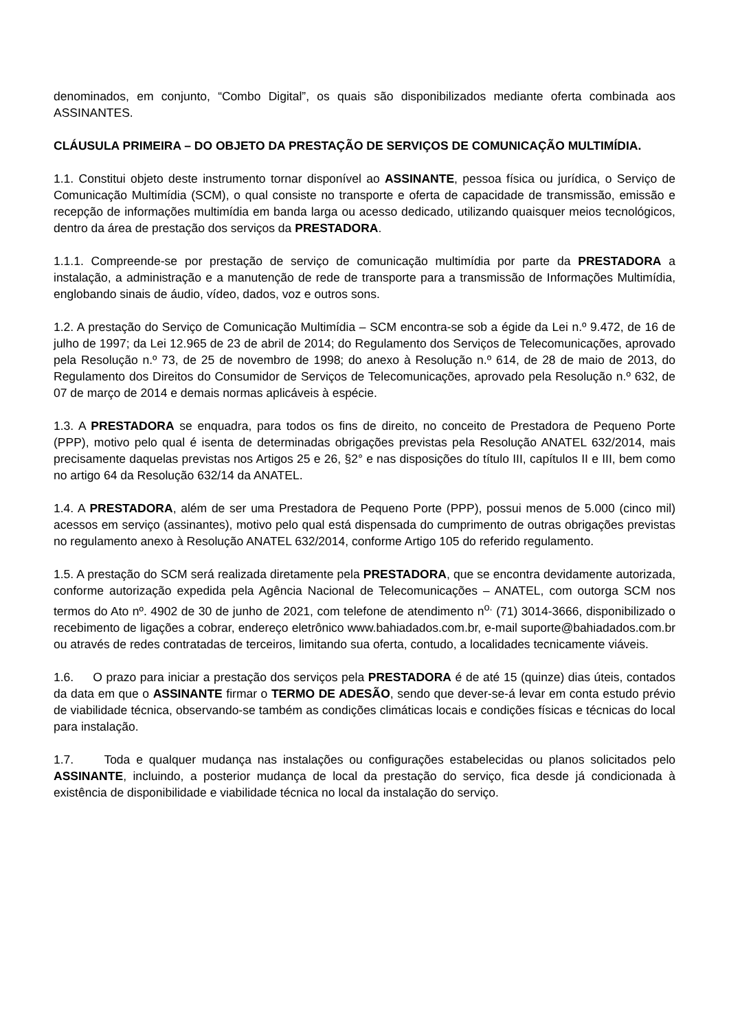denominados, em conjunto, “Combo Digital”, os quais são disponibilizados mediante oferta combinada aos ASSINANTES.
CLÁUSULA PRIMEIRA – DO OBJETO DA PRESTAÇÃO DE SERVIÇOS DE COMUNICAÇÃO MULTIMÍDIA.
1.1. Constitui objeto deste instrumento tornar disponível ao ASSINANTE, pessoa física ou jurídica, o Serviço de Comunicação Multimídia (SCM), o qual consiste no transporte e oferta de capacidade de transmissão, emissão e recepção de informações multimídia em banda larga ou acesso dedicado, utilizando quaisquer meios tecnológicos, dentro da área de prestação dos serviços da PRESTADORA.
1.1.1. Compreende-se por prestação de serviço de comunicação multimídia por parte da PRESTADORA a instalação, a administração e a manutenção de rede de transporte para a transmissão de Informações Multimídia, englobando sinais de áudio, vídeo, dados, voz e outros sons.
1.2. A prestação do Serviço de Comunicação Multimídia – SCM encontra-se sob a égide da Lei n.º 9.472, de 16 de julho de 1997; da Lei 12.965 de 23 de abril de 2014; do Regulamento dos Serviços de Telecomunicações, aprovado pela Resolução n.º 73, de 25 de novembro de 1998; do anexo à Resolução n.º 614, de 28 de maio de 2013, do Regulamento dos Direitos do Consumidor de Serviços de Telecomunicações, aprovado pela Resolução n.º 632, de 07 de março de 2014 e demais normas aplicáveis à espécie.
1.3. A PRESTADORA se enquadra, para todos os fins de direito, no conceito de Prestadora de Pequeno Porte (PPP), motivo pelo qual é isenta de determinadas obrigações previstas pela Resolução ANATEL 632/2014, mais precisamente daquelas previstas nos Artigos 25 e 26, §2° e nas disposições do título III, capítulos II e III, bem como no artigo 64 da Resolução 632/14 da ANATEL.
1.4. A PRESTADORA, além de ser uma Prestadora de Pequeno Porte (PPP), possui menos de 5.000 (cinco mil) acessos em serviço (assinantes), motivo pelo qual está dispensada do cumprimento de outras obrigações previstas no regulamento anexo à Resolução ANATEL 632/2014, conforme Artigo 105 do referido regulamento.
1.5. A prestação do SCM será realizada diretamente pela PRESTADORA, que se encontra devidamente autorizada, conforme autorização expedida pela Agência Nacional de Telecomunicações – ANATEL, com outorga SCM nos termos do Ato nº. 4902 de 30 de junho de 2021, com telefone de atendimento n<sup>o.</sup> (71) 3014-3666, disponibilizado o recebimento de ligações a cobrar, endereço eletrônico www.bahiadados.com.br, e-mail suporte@bahiadados.com.br ou através de redes contratadas de terceiros, limitando sua oferta, contudo, a localidades tecnicamente viáveis.
1.6. O prazo para iniciar a prestação dos serviços pela PRESTADORA é de até 15 (quinze) dias úteis, contados da data em que o ASSINANTE firmar o TERMO DE ADESÃO, sendo que dever-se-á levar em conta estudo prévio de viabilidade técnica, observando-se também as condições climáticas locais e condições físicas e técnicas do local para instalação.
1.7. Toda e qualquer mudança nas instalações ou configurações estabelecidas ou planos solicitados pelo ASSINANTE, incluindo, a posterior mudança de local da prestação do serviço, fica desde já condicionada à existência de disponibilidade e viabilidade técnica no local da instalação do serviço.